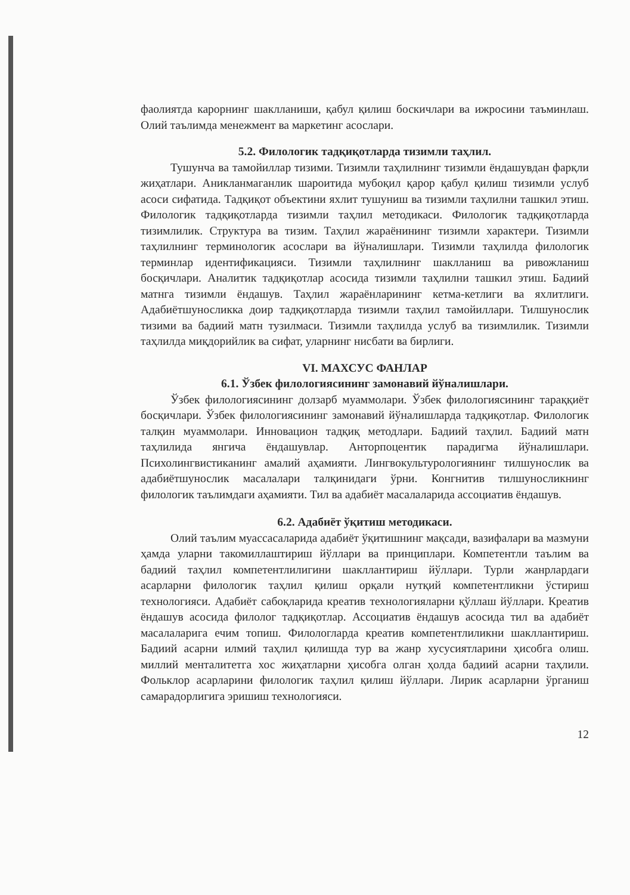фаолиятда карорнинг шаклланиши, қабул қилиш боскичлари ва ижросини таъминлаш. Олий таълимда менежмент ва маркетинг асослари.
5.2. Филологик тадқиқотларда тизимли таҳлил.
Тушунча ва тамойиллар тизими. Тизимли таҳлилнинг тизимли ёндашувдан фарқли жиҳатлари. Аникланмаганлик шароитида мубоқил қарор қабул қилиш тизимли услуб асоси сифатида. Тадқиқот объектини яхлит тушуниш ва тизимли таҳлилни ташкил этиш. Филологик тадқиқотларда тизимли таҳлил методикаси. Филологик тадқиқотларда тизимлилик. Структура ва тизим. Таҳлил жараёнининг тизимли характери. Тизимли таҳлилнинг терминологик асослари ва йўналишлари. Тизимли таҳлилда филологик терминлар идентификацияси. Тизимли таҳлилнинг шаклланиш ва ривожланиш босқичлари. Аналитик тадқиқотлар асосида тизимли таҳлилни ташкил этиш. Бадиий матнга тизимли ёндашув. Таҳлил жараёнларининг кетма-кетлиги ва яхлитлиги. Адабиётшуносликка доир тадқиқотларда тизимли таҳлил тамойиллари. Тилшунослик тизими ва бадиий матн тузилмаси. Тизимли таҳлилда услуб ва тизимлилик. Тизимли таҳлилда миқдорийлик ва сифат, уларнинг нисбати ва бирлиги.
VI. МАХСУС ФАНЛАР
6.1. Ўзбек филологиясининг замонавий йўналишлари.
Ўзбек филологиясининг долзарб муаммолари. Ўзбек филологиясининг тараққиёт босқичлари. Ўзбек филологиясининг замонавий йўналишларда тадқиқотлар. Филологик талқин муаммолари. Инновацион тадқиқ методлари. Бадиий таҳлил. Бадиий матн таҳлилида янгича ёндашувлар. Анторпоцентик парадигма йўналишлари. Психолингвистиканинг амалий аҳамияти. Лингвокультурологиянинг тилшунослик ва адабиётшунослик масалалари талқинидаги ўрни. Конгнитив тилшуносликнинг филологик таълимдаги аҳамияти. Тил ва адабиёт масалаларида ассоциатив ёндашув.
6.2. Адабиёт ўқитиш методикаси.
Олий таълим муассасаларида адабиёт ўқитишнинг мақсади, вазифалари ва мазмуни ҳамда уларни такомиллаштириш йўллари ва принциплари. Компетентли таълим ва бадиий таҳлил компетентлилигини шакллантириш йўллари. Турли жанрлардаги асарларни филологик таҳлил қилиш орқали нутқий компетентликни ўстириш технологияси. Адабиёт сабоқларида креатив технологияларни қўллаш йўллари. Креатив ёндашув асосида филолог тадқиқотлар. Ассоциатив ёндашув асосида тил ва адабиёт масалаларига ечим топиш. Филологларда креатив компетентлиликни шакллантириш. Бадиий асарни илмий таҳлил қилишда тур ва жанр хусусиятларини ҳисобга олиш. миллий менталитетга хос жиҳатларни ҳисобга олган ҳолда бадиий асарни таҳлили. Фольклор асарларини филологик таҳлил қилиш йўллари. Лирик асарларни ўрганиш самарадорлигига эришиш технологияси.
12